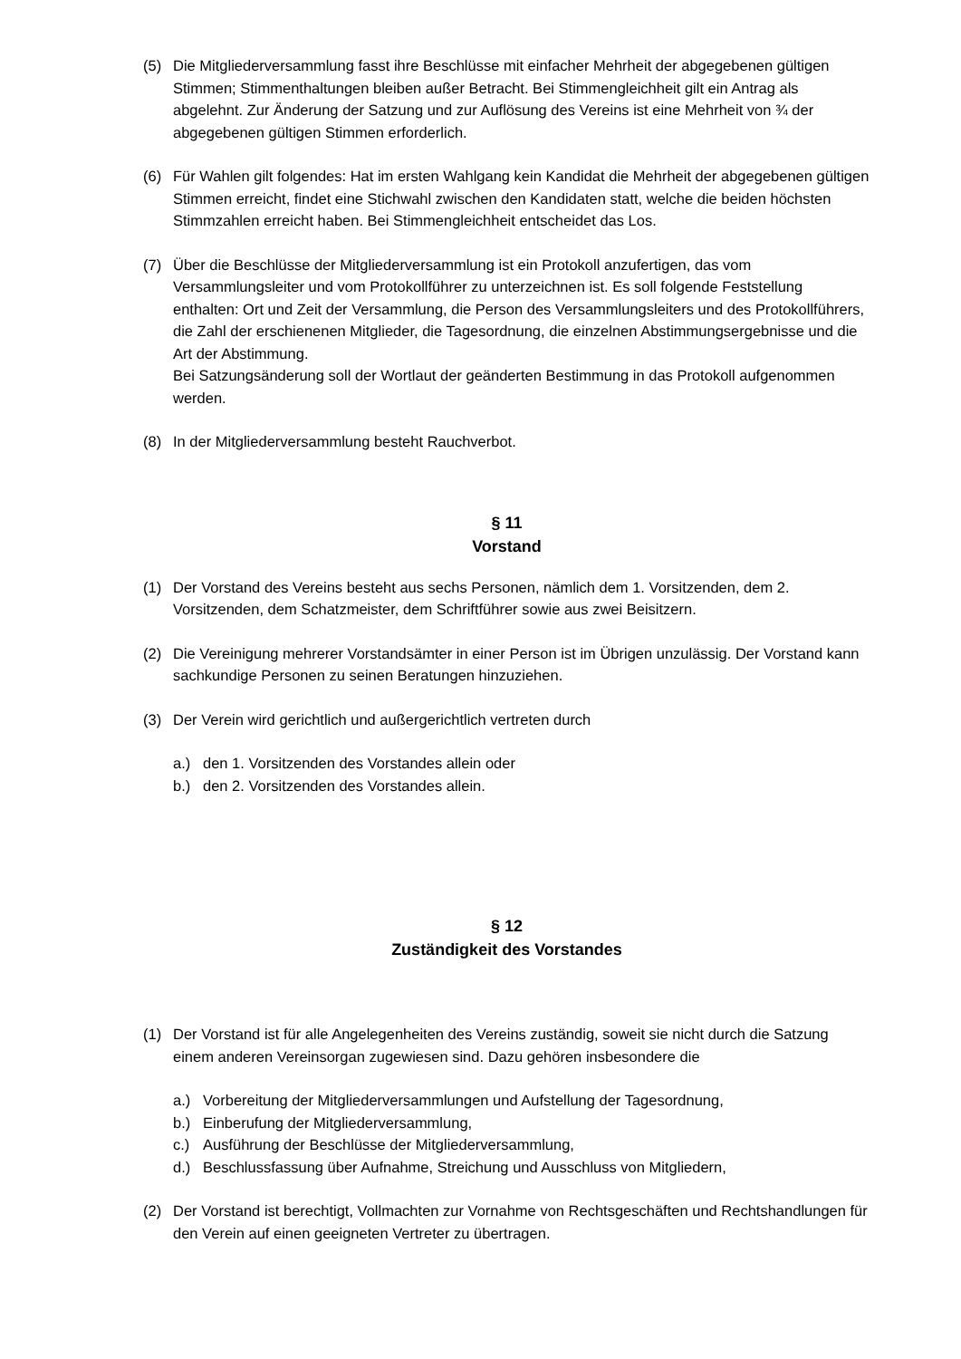(5) Die Mitgliederversammlung fasst ihre Beschlüsse mit einfacher Mehrheit der abgegebenen gültigen Stimmen; Stimmenthaltungen bleiben außer Betracht. Bei Stimmengleichheit gilt ein Antrag als abgelehnt. Zur Änderung der Satzung und zur Auflösung des Vereins ist eine Mehrheit von ¾ der abgegebenen gültigen Stimmen erforderlich.
(6) Für Wahlen gilt folgendes: Hat im ersten Wahlgang kein Kandidat die Mehrheit der abgegebenen gültigen Stimmen erreicht, findet eine Stichwahl zwischen den Kandidaten statt, welche die beiden höchsten Stimmzahlen erreicht haben. Bei Stimmengleichheit entscheidet das Los.
(7) Über die Beschlüsse der Mitgliederversammlung ist ein Protokoll anzufertigen, das vom Versammlungsleiter und vom Protokollführer zu unterzeichnen ist. Es soll folgende Feststellung enthalten: Ort und Zeit der Versammlung, die Person des Versammlungsleiters und des Protokollführers, die Zahl der erschienenen Mitglieder, die Tagesordnung, die einzelnen Abstimmungsergebnisse und die Art der Abstimmung.
Bei Satzungsänderung soll der Wortlaut der geänderten Bestimmung in das Protokoll aufgenommen werden.
(8) In der Mitgliederversammlung besteht Rauchverbot.
§ 11
Vorstand
(1) Der Vorstand des Vereins besteht aus sechs Personen, nämlich dem 1. Vorsitzenden, dem 2. Vorsitzenden, dem Schatzmeister, dem Schriftführer sowie aus zwei Beisitzern.
(2) Die Vereinigung mehrerer Vorstandsämter in einer Person ist im Übrigen unzulässig. Der Vorstand kann sachkundige Personen zu seinen Beratungen hinzuziehen.
(3) Der Verein wird gerichtlich und außergerichtlich vertreten durch
a.) den 1. Vorsitzenden des Vorstandes allein oder
b.) den 2. Vorsitzenden des Vorstandes allein.
§ 12
Zuständigkeit des Vorstandes
(1) Der Vorstand ist für alle Angelegenheiten des Vereins zuständig, soweit sie nicht durch die Satzung einem anderen Vereinsorgan zugewiesen sind. Dazu gehören insbesondere die
a.) Vorbereitung der Mitgliederversammlungen und Aufstellung der Tagesordnung,
b.) Einberufung der Mitgliederversammlung,
c.) Ausführung der Beschlüsse der Mitgliederversammlung,
d.) Beschlussfassung über Aufnahme, Streichung und Ausschluss von Mitgliedern,
(2) Der Vorstand ist berechtigt, Vollmachten zur Vornahme von Rechtsgeschäften und Rechtshandlungen für den Verein auf einen geeigneten Vertreter zu übertragen.